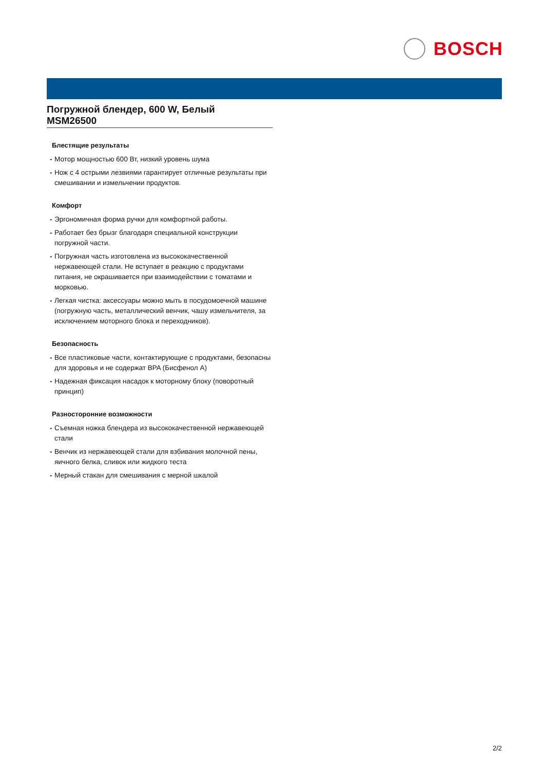BOSCH
Погружной блендер, 600 W, Белый
MSM26500
Блестящие результаты
- Мотор мощностью 600 Вт, низкий уровень шума
- Нож с 4 острыми лезвиями гарантирует отличные результаты при смешивании и измельчении продуктов.
Комфорт
- Эргономичная форма ручки для комфортной работы.
- Работает без брызг благодаря специальной конструкции погружной части.
- Погружная часть изготовлена из высококачественной нержавеющей стали. Не вступает в реакцию с продуктами питания, не окрашивается при взаимодействии с томатами и морковью.
- Легкая чистка: аксессуары можно мыть в посудомоечной машине (погружную часть, металлический венчик, чашу измельчителя, за исключением моторного блока и переходников).
Безопасность
- Все пластиковые части, контактирующие с продуктами, безопасны для здоровья и не содержат BPA (Бисфенол А)
- Надежная фиксация насадок к моторному блоку (поворотный принцип)
Разносторонние возможности
- Съемная ножка блендера из высококачественной нержавеющей стали
- Венчик из нержавеющей стали для взбивания молочной пены, яичного белка, сливок или жидкого теста
- Мерный стакан для смешивания с мерной шкалой
2/2